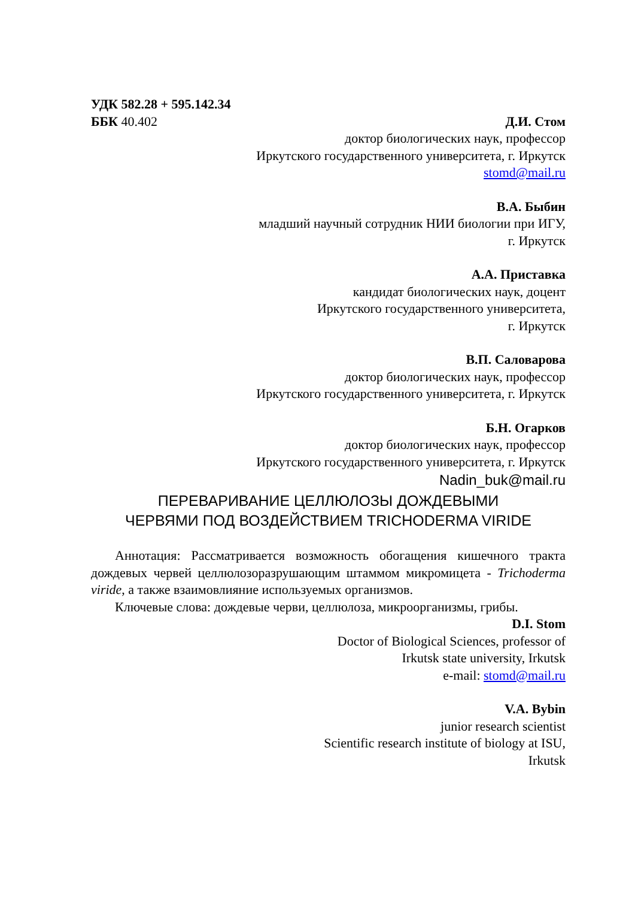УДК 582.28 + 595.142.34
ББК 40.402 Д.И. Стом
доктор биологических наук, профессор
Иркутского государственного университета, г. Иркутск
stomd@mail.ru
В.А. Быбин
младший научный сотрудник НИИ биологии при ИГУ,
г. Иркутск
А.А. Приставка
кандидат биологических наук, доцент
Иркутского государственного университета,
г. Иркутск
В.П. Саловарова
доктор биологических наук, профессор
Иркутского государственного университета, г. Иркутск
Б.Н. Огарков
доктор биологических наук, профессор
Иркутского государственного университета, г. Иркутск
Nadin_buk@mail.ru
ПЕРЕВАРИВАНИЕ ЦЕЛЛЮЛОЗЫ ДОЖДЕВЫМИ
ЧЕРВЯМИ ПОД ВОЗДЕЙСТВИЕМ TRICHODERMA VIRIDE
Аннотация: Рассматривается возможность обогащения кишечного тракта дождевых червей целлюлозоразрушающим штаммом микромицета - Trichoderma viride, а также взаимовлияние используемых организмов.
Ключевые слова: дождевые черви, целлюлоза, микроорганизмы, грибы.
D.I. Stom
Doctor of Biological Sciences, professor of
Irkutsk state university, Irkutsk
e-mail: stomd@mail.ru
V.A. Bybin
junior research scientist
Scientific research institute of biology at ISU,
Irkutsk